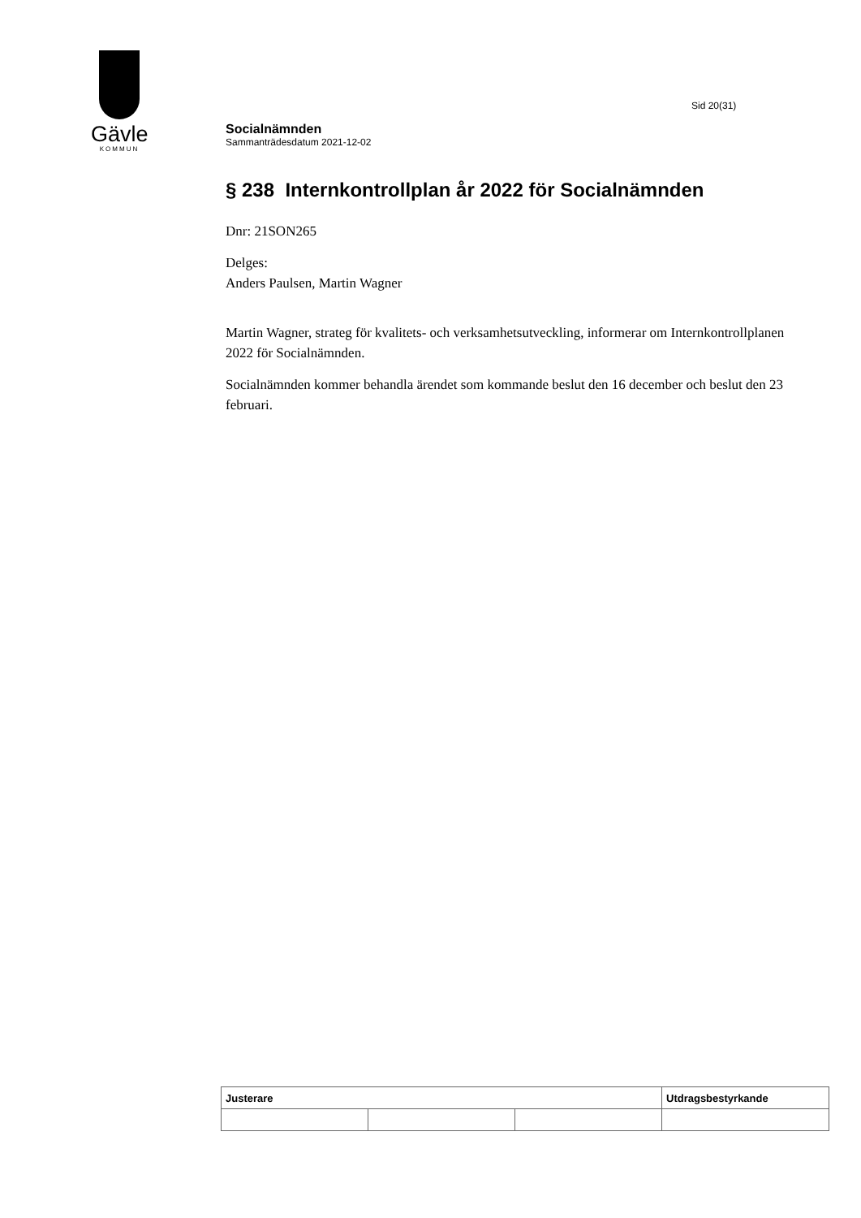Gävle
KOMMUN
Sid 20(31)
Socialnämnden
Sammanträdesdatum 2021-12-02
§ 238 Internkontrollplan år 2022 för Socialnämnden
Dnr: 21SON265
Delges:
Anders Paulsen, Martin Wagner
Martin Wagner, strateg för kvalitets- och verksamhetsutveckling, informerar om Internkontrollplanen 2022 för Socialnämnden.
Socialnämnden kommer behandla ärendet som kommande beslut den 16 december och beslut den 23 februari.
| Justerare | | | Utdragsbestyrkande |
| --- | --- | --- | --- |